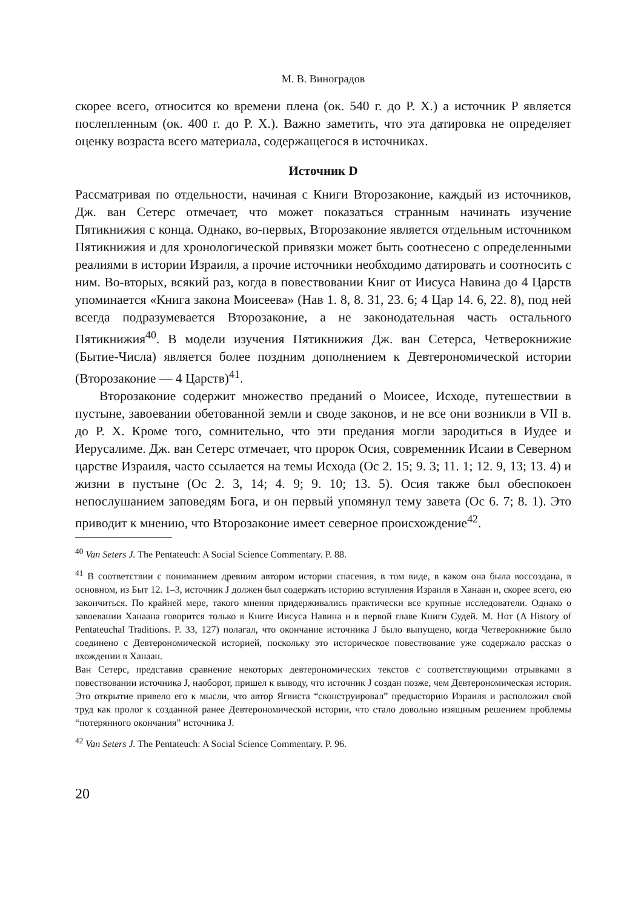М. В. Виноградов
скорее всего, относится ко времени плена (ок. 540 г. до Р. Х.) а источник P является послепленным (ок. 400 г. до Р. Х.). Важно заметить, что эта датировка не определяет оценку возраста всего материала, содержащегося в источниках.
Источник D
Рассматривая по отдельности, начиная с Книги Второзаконие, каждый из источников, Дж. ван Сетерс отмечает, что может показаться странным начинать изучение Пятикнижия с конца. Однако, во-первых, Второзаконие является отдельным источником Пятикнижия и для хронологической привязки может быть соотнесено с определенными реалиями в истории Израиля, а прочие источники необходимо датировать и соотносить с ним. Во-вторых, всякий раз, когда в повествовании Книг от Иисуса Навина до 4 Царств упоминается «Книга закона Моисеева» (Нав 1. 8, 8. 31, 23. 6; 4 Цар 14. 6, 22. 8), под ней всегда подразумевается Второзаконие, а не законодательная часть остального Пятикнижия<sup>40</sup>. В модели изучения Пятикнижия Дж. ван Сетерса, Четверокнижие (Бытие-Числа) является более поздним дополнением к Девтерономической истории (Второзаконие — 4 Царств)<sup>41</sup>.
Второзаконие содержит множество преданий о Моисее, Исходе, путешествии в пустыне, завоевании обетованной земли и своде законов, и не все они возникли в VII в. до Р. Х. Кроме того, сомнительно, что эти предания могли зародиться в Иудее и Иерусалиме. Дж. ван Сетерс отмечает, что пророк Осия, современник Исаии в Северном царстве Израиля, часто ссылается на темы Исхода (Ос 2. 15; 9. 3; 11. 1; 12. 9, 13; 13. 4) и жизни в пустыне (Ос 2. 3, 14; 4. 9; 9. 10; 13. 5). Осия также был обеспокоен непослушанием заповедям Бога, и он первый упомянул тему завета (Ос 6. 7; 8. 1). Это приводит к мнению, что Второзаконие имеет северное происхождение<sup>42</sup>.
<sup>40</sup> Van Seters J. The Pentateuch: A Social Science Commentary. P. 88.
<sup>41</sup> В соответствии с пониманием древним автором истории спасения, в том виде, в каком она была воссоздана, в основном, из Быт 12. 1–3, источник J должен был содержать историю вступления Израиля в Ханаан и, скорее всего, ею закончиться. По крайней мере, такого мнения придерживались практически все крупные исследователи. Однако о завоевании Ханаана говорится только в Книге Иисуса Навина и в первой главе Книги Судей. М. Нот (A History of Pentateuchal Traditions. P. 33, 127) полагал, что окончание источника J было выпущено, когда Четверокнижие было соединено с Девтерономической историей, поскольку это историческое повествование уже содержало рассказ о вхождении в Ханаан.
Ван Сетерс, представив сравнение некоторых девтерономических текстов с соответствующими отрывками в повествовании источника J, наоборот, пришел к выводу, что источник J создан позже, чем Девтерономическая история. Это открытие привело его к мысли, что автор Ягвиста “сконструировал” предысторию Израиля и расположил свой труд как пролог к созданной ранее Девтерономической истории, что стало довольно изящным решением проблемы “потерянного окончания” источника J.
<sup>42</sup> Van Seters J. The Pentateuch: A Social Science Commentary. P. 96.
20